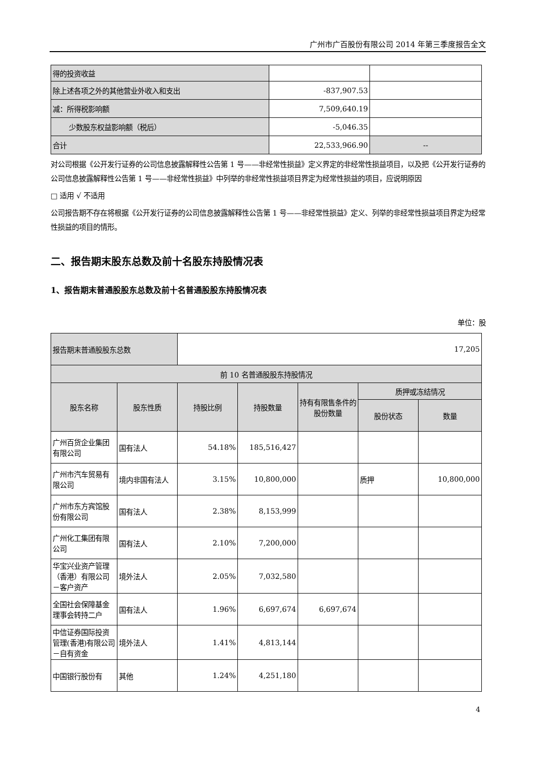广州市广百股份有限公司 2014 年第三季度报告全文
| 得的投资收益 | | |
| 除上述各项之外的其他营业外收入和支出 | -837,907.53 | |
| 减：所得税影响额 | 7,509,640.19 | |
| 少数股东权益影响额（税后） | -5,046.35 | |
| 合计 | 22,533,966.90 | -- |
对公司根据《公开发行证券的公司信息披露解释性公告第 1 号——非经常性损益》定义界定的非经常性损益项目，以及把《公开发行证券的公司信息披露解释性公告第 1 号——非经常性损益》中列举的非经常性损益项目界定为经常性损益的项目，应说明原因
□ 适用 √ 不适用
公司报告期不存在将根据《公开发行证券的公司信息披露解释性公告第 1 号——非经常性损益》定义、列举的非经常性损益项目界定为经常性损益的项目的情形。
二、报告期末股东总数及前十名股东持股情况表
1、报告期末普通股股东总数及前十名普通股股东持股情况表
单位：股
| 报告期末普通股股东总数 | | 17,205 | | | | |
| 前 10 名普通股股东持股情况 | | | | | | |
| 股东名称 | 股东性质 | 持股比例 | 持股数量 | 持有有限售条件的股份数量 | 质押或冻结情况 | |
| | | | | | 股份状态 | 数量 |
| 广州百货企业集团有限公司 | 国有法人 | 54.18% | 185,516,427 | | | |
| 广州市汽车贸易有限公司 | 境内非国有法人 | 3.15% | 10,800,000 | | 质押 | 10,800,000 |
| 广州市东方宾馆股份有限公司 | 国有法人 | 2.38% | 8,153,999 | | | |
| 广州化工集团有限公司 | 国有法人 | 2.10% | 7,200,000 | | | |
| 华宝兴业资产管理（香港）有限公司－客户资产 | 境外法人 | 2.05% | 7,032,580 | | | |
| 全国社会保障基金理事会转持二户 | 国有法人 | 1.96% | 6,697,674 | 6,697,674 | | |
| 中信证券国际投资管理(香港)有限公司－自有资金 | 境外法人 | 1.41% | 4,813,144 | | | |
| 中国银行股份有 | 其他 | 1.24% | 4,251,180 | | | |
4